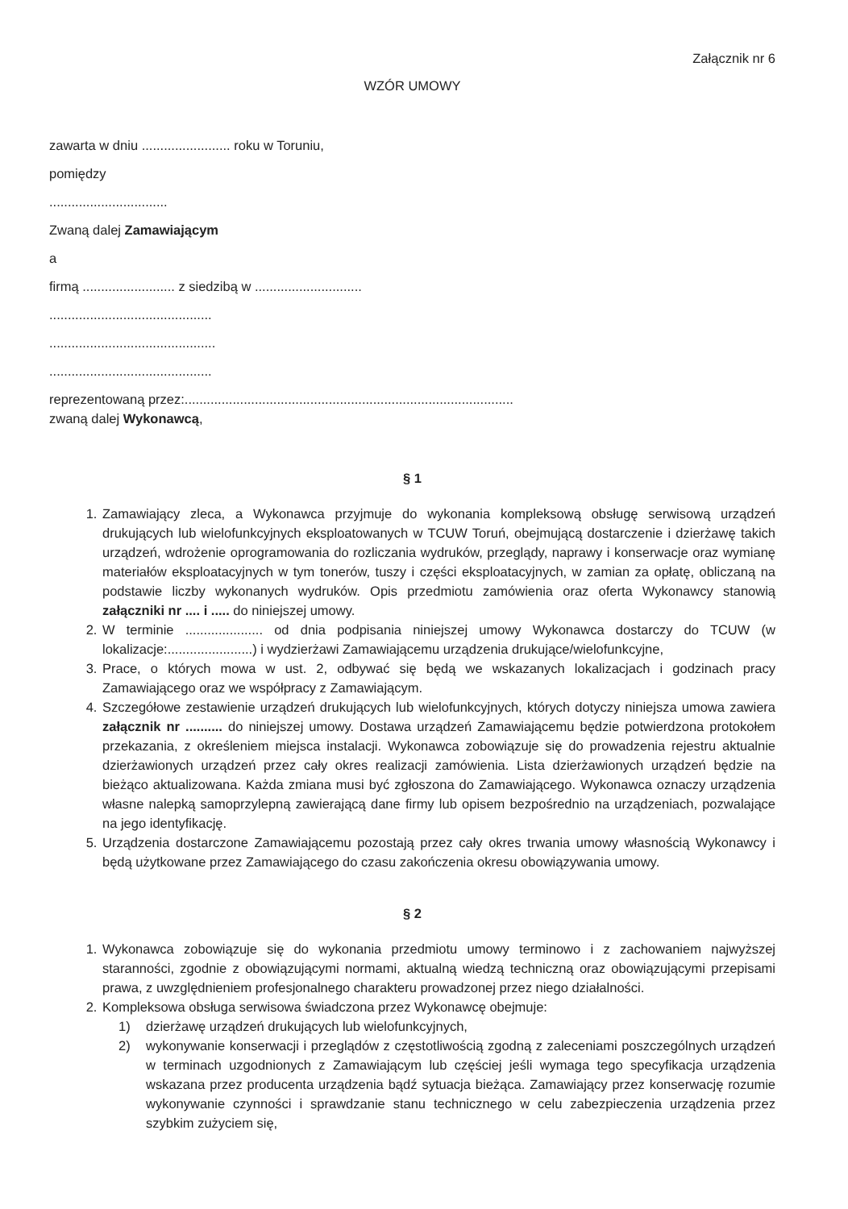Załącznik nr 6
WZÓR UMOWY
zawarta w dniu ........................ roku w Toruniu,
pomiędzy
................................
Zwaną dalej Zamawiającym
a
firmą ......................... z siedzibą w .............................
............................................
.............................................
............................................
reprezentowaną przez:.........................................................................................
zwaną dalej Wykonawcą,
§ 1
1. Zamawiający zleca, a Wykonawca przyjmuje do wykonania kompleksową obsługę serwisową urządzeń drukujących lub wielofunkcyjnych eksploatowanych w TCUW Toruń, obejmującą dostarczenie i dzierżawę takich urządzeń, wdrożenie oprogramowania do rozliczania wydruków, przeglądy, naprawy i konserwacje oraz wymianę materiałów eksploatacyjnych w tym tonerów, tuszy i części eksploatacyjnych, w zamian za opłatę, obliczaną na podstawie liczby wykonanych wydruków. Opis przedmiotu zamówienia oraz oferta Wykonawcy stanowią załączniki nr .... i ..... do niniejszej umowy.
2. W terminie ..................... od dnia podpisania niniejszej umowy Wykonawca dostarczy do TCUW (w lokalizacje:.......................) i wydzierżawi Zamawiającemu urządzenia drukujące/wielofunkcyjne,
3. Prace, o których mowa w ust. 2, odbywać się będą we wskazanych lokalizacjach i godzinach pracy Zamawiającego oraz we współpracy z Zamawiającym.
4. Szczegółowe zestawienie urządzeń drukujących lub wielofunkcyjnych, których dotyczy niniejsza umowa zawiera załącznik nr .......... do niniejszej umowy. Dostawa urządzeń Zamawiającemu będzie potwierdzona protokołem przekazania, z określeniem miejsca instalacji. Wykonawca zobowiązuje się do prowadzenia rejestru aktualnie dzierżawionych urządzeń przez cały okres realizacji zamówienia. Lista dzierżawionych urządzeń będzie na bieżąco aktualizowana. Każda zmiana musi być zgłoszona do Zamawiającego. Wykonawca oznaczy urządzenia własne nalepką samoprzylepną zawierającą dane firmy lub opisem bezpośrednio na urządzeniach, pozwalające na jego identyfikację.
5. Urządzenia dostarczone Zamawiającemu pozostają przez cały okres trwania umowy własnością Wykonawcy i będą użytkowane przez Zamawiającego do czasu zakończenia okresu obowiązywania umowy.
§ 2
1. Wykonawca zobowiązuje się do wykonania przedmiotu umowy terminowo i z zachowaniem najwyższej staranności, zgodnie z obowiązującymi normami, aktualną wiedzą techniczną oraz obowiązującymi przepisami prawa, z uwzględnieniem profesjonalnego charakteru prowadzonej przez niego działalności.
2. Kompleksowa obsługa serwisowa świadczona przez Wykonawcę obejmuje:
1) dzierżawę urządzeń drukujących lub wielofunkcyjnych,
2) wykonywanie konserwacji i przeglądów z częstotliwością zgodną z zaleceniami poszczególnych urządzeń w terminach uzgodnionych z Zamawiającym lub częściej jeśli wymaga tego specyfikacja urządzenia wskazana przez producenta urządzenia bądź sytuacja bieżąca. Zamawiający przez konserwację rozumie wykonywanie czynności i sprawdzanie stanu technicznego w celu zabezpieczenia urządzenia przez szybkim zużyciem się,